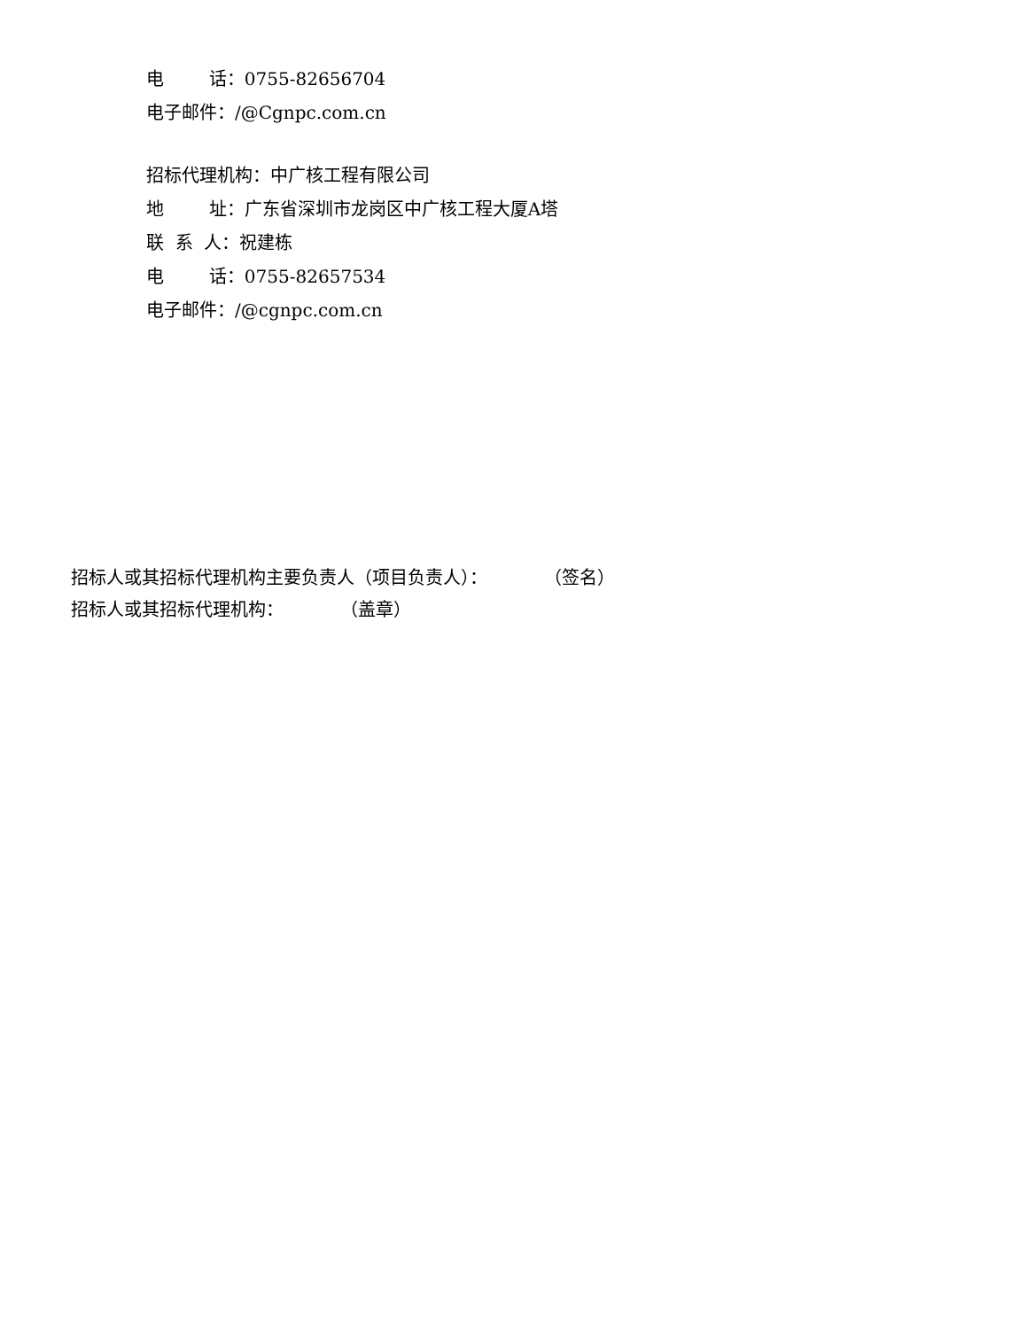电 话：0755-82656704
电子邮件：/@Cgnpc.com.cn
招标代理机构：中广核工程有限公司
地 址：广东省深圳市龙岗区中广核工程大厦A塔
联 系 人：祝建栋
电 话：0755-82657534
电子邮件：/@cgnpc.com.cn
招标人或其招标代理机构主要负责人（项目负责人）： （签名）
招标人或其招标代理机构： （盖章）